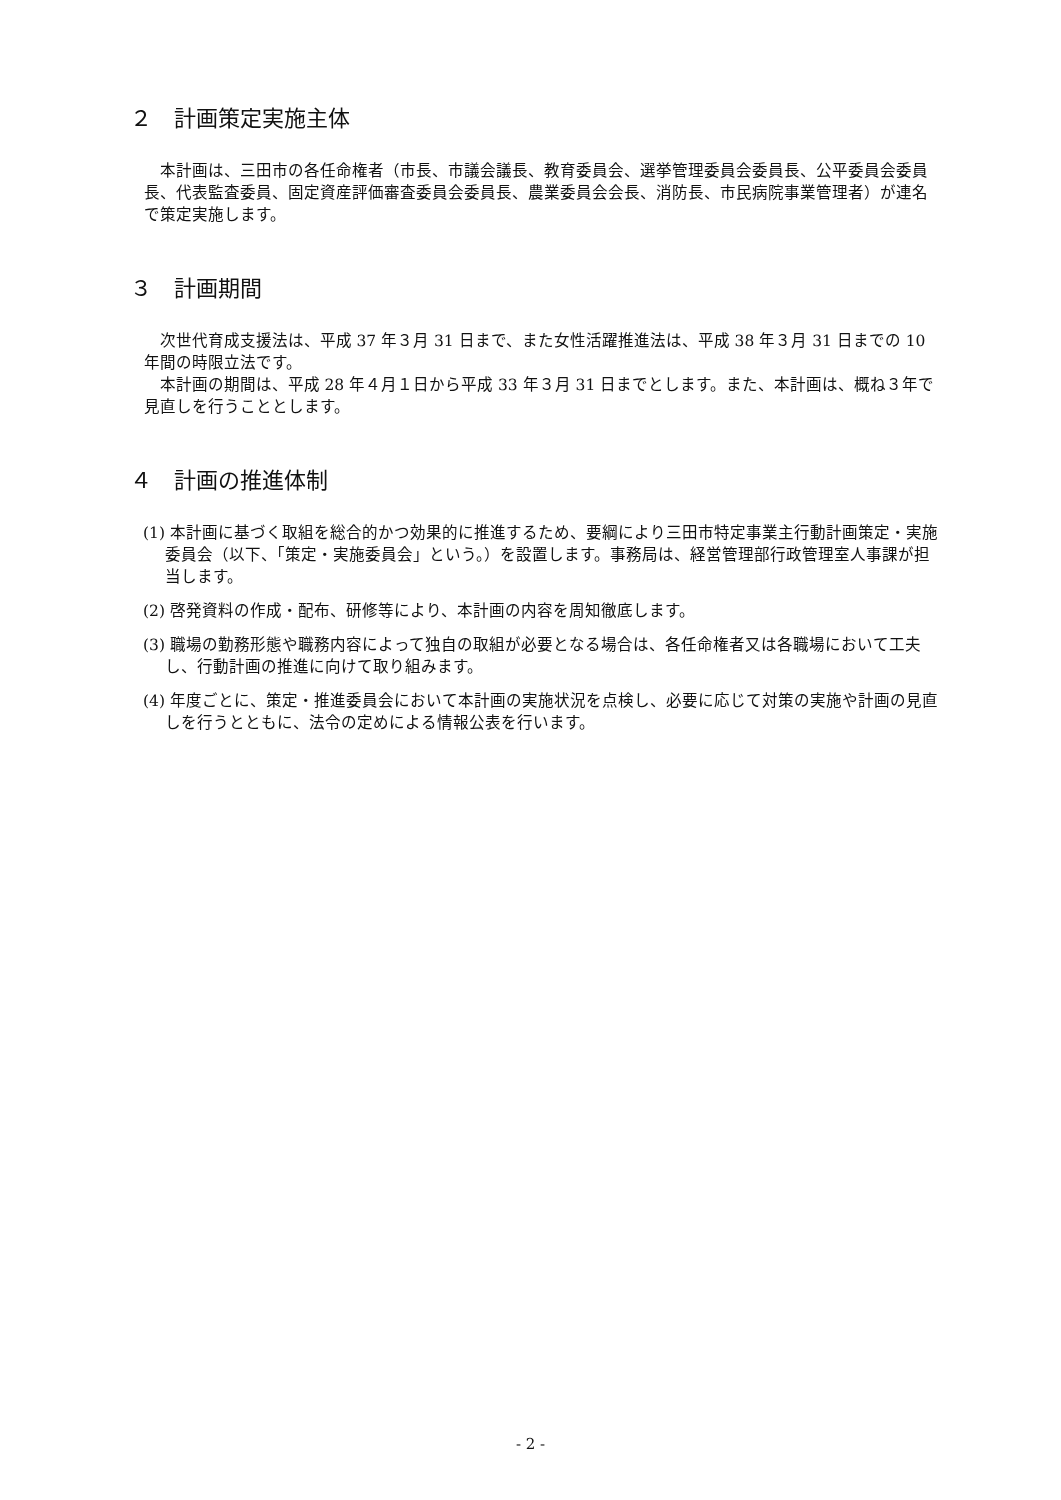２　計画策定実施主体
本計画は、三田市の各任命権者（市長、市議会議長、教育委員会、選挙管理委員会委員長、公平委員会委員長、代表監査委員、固定資産評価審査委員会委員長、農業委員会会長、消防長、市民病院事業管理者）が連名で策定実施します。
３　計画期間
次世代育成支援法は、平成 37 年３月 31 日まで、また女性活躍推進法は、平成 38 年３月 31 日までの 10 年間の時限立法です。
本計画の期間は、平成 28 年４月１日から平成 33 年３月 31 日までとします。また、本計画は、概ね３年で見直しを行うこととします。
４　計画の推進体制
(1) 本計画に基づく取組を総合的かつ効果的に推進するため、要綱により三田市特定事業主行動計画策定・実施委員会（以下、「策定・実施委員会」という。）を設置します。事務局は、経営管理部行政管理室人事課が担当します。
(2) 啓発資料の作成・配布、研修等により、本計画の内容を周知徹底します。
(3) 職場の勤務形態や職務内容によって独自の取組が必要となる場合は、各任命権者又は各職場において工夫し、行動計画の推進に向けて取り組みます。
(4) 年度ごとに、策定・推進委員会において本計画の実施状況を点検し、必要に応じて対策の実施や計画の見直しを行うとともに、法令の定めによる情報公表を行います。
- 2 -